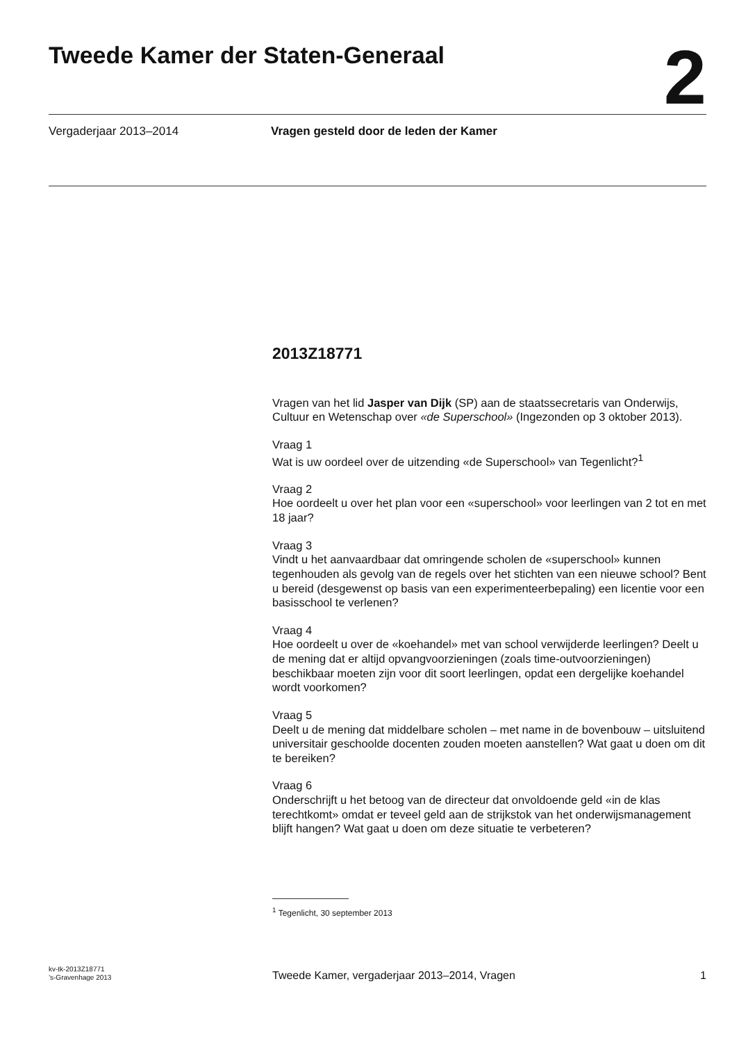Tweede Kamer der Staten-Generaal
2
Vergaderjaar 2013–2014 Vragen gesteld door de leden der Kamer
2013Z18771
Vragen van het lid Jasper van Dijk (SP) aan de staatssecretaris van Onderwijs, Cultuur en Wetenschap over «de Superschool» (Ingezonden op 3 oktober 2013).
Vraag 1
Wat is uw oordeel over de uitzending «de Superschool» van Tegenlicht?<sup>1</sup>
Vraag 2
Hoe oordeelt u over het plan voor een «superschool» voor leerlingen van 2 tot en met 18 jaar?
Vraag 3
Vindt u het aanvaardbaar dat omringende scholen de «superschool» kunnen tegenhouden als gevolg van de regels over het stichten van een nieuwe school? Bent u bereid (desgewenst op basis van een experimenteerbepaling) een licentie voor een basisschool te verlenen?
Vraag 4
Hoe oordeelt u over de «koehandel» met van school verwijderde leerlingen? Deelt u de mening dat er altijd opvangvoorzieningen (zoals time-outvoorzieningen) beschikbaar moeten zijn voor dit soort leerlingen, opdat een dergelijke koehandel wordt voorkomen?
Vraag 5
Deelt u de mening dat middelbare scholen – met name in de bovenbouw – uitsluitend universitair geschoolde docenten zouden moeten aanstellen? Wat gaat u doen om dit te bereiken?
Vraag 6
Onderschrijft u het betoog van de directeur dat onvoldoende geld «in de klas terechtkomt» omdat er teveel geld aan de strijkstok van het onderwijsmanagement blijft hangen? Wat gaat u doen om deze situatie te verbeteren?
<sup>1</sup> Tegenlicht, 30 september 2013
kv-tk-2013Z18771
’s-Gravenhage 2013
Tweede Kamer, vergaderjaar 2013–2014, Vragen
1